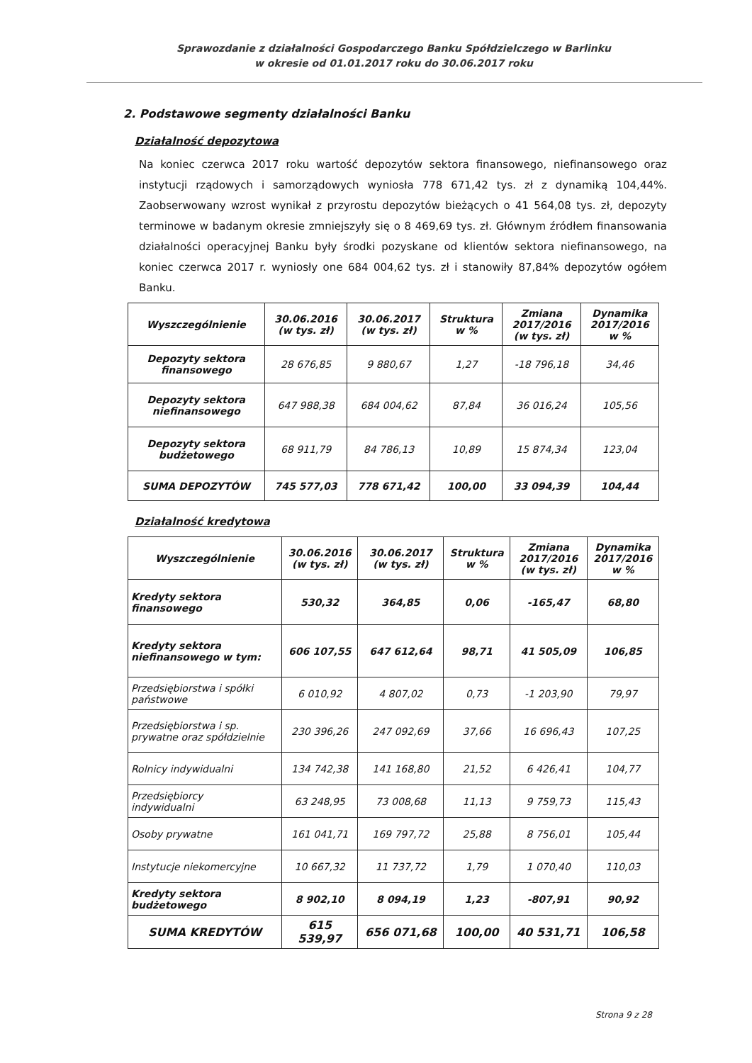Sprawozdanie z działalności Gospodarczego Banku Spółdzielczego w Barlinku
w okresie od 01.01.2017 roku do 30.06.2017 roku
2. Podstawowe segmenty działalności Banku
Działalność depozytowa
Na koniec czerwca 2017 roku wartość depozytów sektora finansowego, niefinansowego oraz instytucji rządowych i samorządowych wyniosła 778 671,42 tys. zł z dynamiką 104,44%. Zaobserwowany wzrost wynikał z przyrostu depozytów bieżących o 41 564,08 tys. zł, depozyty terminowe w badanym okresie zmniejszyły się o 8 469,69 tys. zł. Głównym źródłem finansowania działalności operacyjnej Banku były środki pozyskane od klientów sektora niefinansowego, na koniec czerwca 2017 r. wyniosły one 684 004,62 tys. zł i stanowiły 87,84% depozytów ogółem Banku.
| Wyszczególnienie | 30.06.2016 (w tys. zł) | 30.06.2017 (w tys. zł) | Struktura w % | Zmiana 2017/2016 (w tys. zł) | Dynamika 2017/2016 w % |
| --- | --- | --- | --- | --- | --- |
| Depozyty sektora finansowego | 28 676,85 | 9 880,67 | 1,27 | -18 796,18 | 34,46 |
| Depozyty sektora niefinansowego | 647 988,38 | 684 004,62 | 87,84 | 36 016,24 | 105,56 |
| Depozyty sektora budżetowego | 68 911,79 | 84 786,13 | 10,89 | 15 874,34 | 123,04 |
| SUMA DEPOZYTÓW | 745 577,03 | 778 671,42 | 100,00 | 33 094,39 | 104,44 |
Działalność kredytowa
| Wyszczególnienie | 30.06.2016 (w tys. zł) | 30.06.2017 (w tys. zł) | Struktura w % | Zmiana 2017/2016 (w tys. zł) | Dynamika 2017/2016 w % |
| --- | --- | --- | --- | --- | --- |
| Kredyty sektora finansowego | 530,32 | 364,85 | 0,06 | -165,47 | 68,80 |
| Kredyty sektora niefinansowego w tym: | 606 107,55 | 647 612,64 | 98,71 | 41 505,09 | 106,85 |
| Przedsiębiorstwa i spółki państwowe | 6 010,92 | 4 807,02 | 0,73 | -1 203,90 | 79,97 |
| Przedsiębiorstwa i sp. prywatne oraz spółdzielnie | 230 396,26 | 247 092,69 | 37,66 | 16 696,43 | 107,25 |
| Rolnicy indywidualni | 134 742,38 | 141 168,80 | 21,52 | 6 426,41 | 104,77 |
| Przedsiębiorcy indywidualni | 63 248,95 | 73 008,68 | 11,13 | 9 759,73 | 115,43 |
| Osoby prywatne | 161 041,71 | 169 797,72 | 25,88 | 8 756,01 | 105,44 |
| Instytucje niekomercyjne | 10 667,32 | 11 737,72 | 1,79 | 1 070,40 | 110,03 |
| Kredyty sektora budżetowego | 8 902,10 | 8 094,19 | 1,23 | -807,91 | 90,92 |
| SUMA KREDYTÓW | 615 539,97 | 656 071,68 | 100,00 | 40 531,71 | 106,58 |
Strona 9 z 28